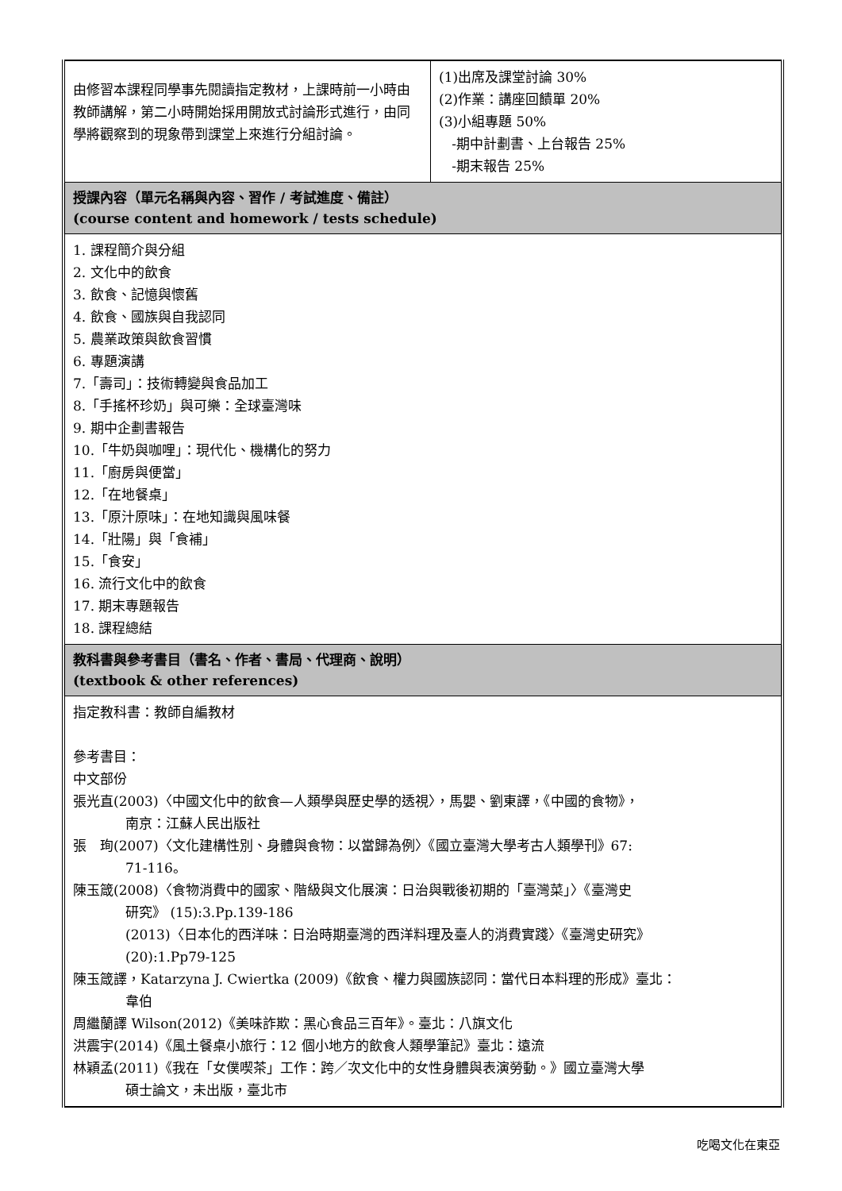| 由修習本課程同學事先閱讀指定教材，上課時前一小時由教師講解，第二小時開始採用開放式討論形式進行，由同學將觀察到的現象帶到課堂上來進行分組討論。 | (1)出席及課堂討論 30% (2)作業：講座回饋單 20% (3)小組專題 50% -期中計劃書、上台報告 25% -期末報告 25% |
| 授課內容（單元名稱與內容、習作 / 考試進度、備註） (course content and homework / tests schedule) | |
| 1. 課程簡介與分組 2. 文化中的飲食 3. 飲食、記憶與懷舊 4. 飲食、國族與自我認同 5. 農業政策與飲食習慣 6. 專題演講 7.「壽司」：技術轉變與食品加工 8.「手搖杯珍奶」與可樂：全球臺灣味 9. 期中企劃書報告 10.「牛奶與咖哩」：現代化、機構化的努力 11.「廚房與便當」 12.「在地餐桌」 13.「原汁原味」：在地知識與風味餐 14.「壯陽」與「食補」 15.「食安」 16. 流行文化中的飲食 17. 期末專題報告 18. 課程總結 | |
| 教科書與參考書目（書名、作者、書局、代理商、說明） (textbook & other references) | |
| 指定教科書：教師自編教材 參考書目： 中文部份 張光直(2003)〈中國文化中的飲食—人類學與歷史學的透視〉，馬嬰、劉東譯，《中國的食物》， 南京：江蘇人民出版社 張 珣(2007)〈文化建構性別、身體與食物：以當歸為例〉《國立臺灣大學考古人類學刊》67: 71-116。 陳玉箴(2008)〈食物消費中的國家、階級與文化展演：日治與戰後初期的「臺灣菜」〉《臺灣史 研究》 (15):3.Pp.139-186 (2013)〈日本化的西洋味：日治時期臺灣的西洋料理及臺人的消費實踐〉《臺灣史研究》 (20):1.Pp79-125 陳玉箴譯，Katarzyna J. Cwiertka (2009)《飲食、權力與國族認同：當代日本料理的形成》臺北： 韋伯 周繼蘭譯 Wilson(2012)《美味詐欺：黑心食品三百年》。臺北：八旗文化 洪震宇(2014)《風土餐桌小旅行：12 個小地方的飲食人類學筆記》臺北：遠流 林穎孟(2011)《我在「女僕喫茶」工作：跨／次文化中的女性身體與表演勞動。》國立臺灣大學 碩士論文，未出版，臺北市 | |
吃喝文化在東亞